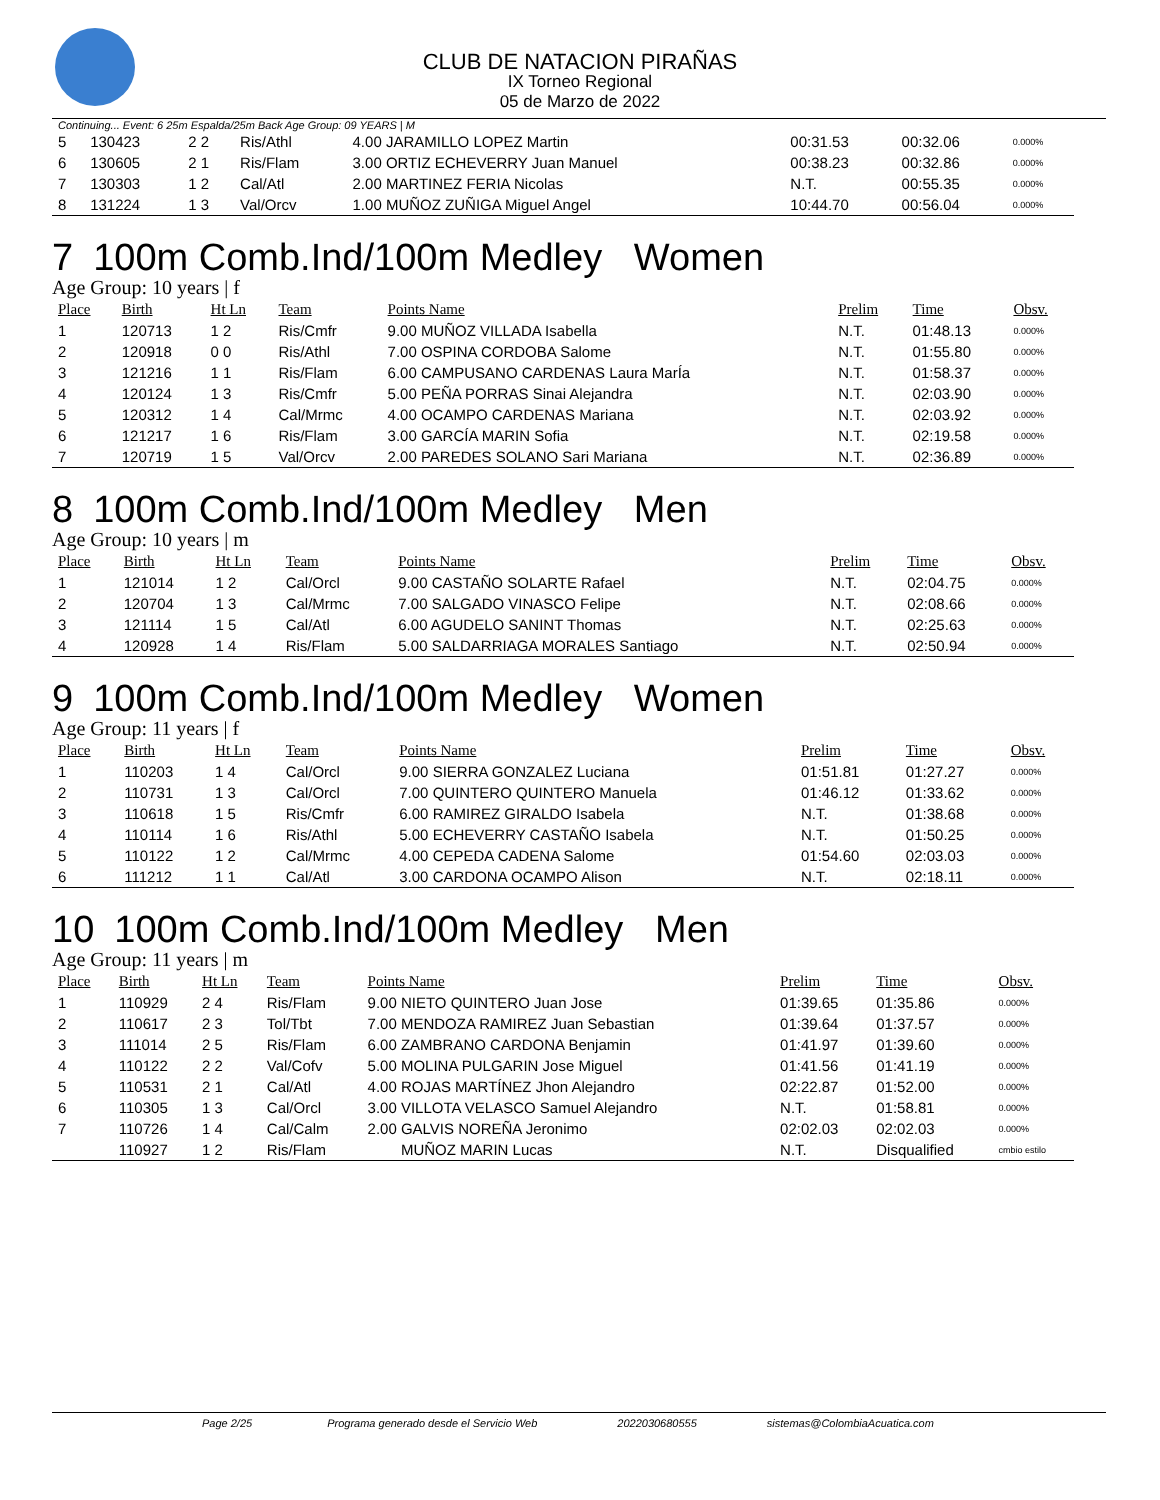CLUB DE NATACION PIRAÑAS
IX Torneo Regional
05 de Marzo de 2022
Continuing... Event: 6 25m Espalda/25m Back Age Group: 09 YEARS | M
| 5 | 130423 | 2 2 | Ris/Athl | 4.00 JARAMILLO LOPEZ Martin | 00:31.53 | 00:32.06 | 0.000% |
| 6 | 130605 | 2 1 | Ris/Flam | 3.00 ORTIZ ECHEVERRY Juan Manuel | 00:38.23 | 00:32.86 | 0.000% |
| 7 | 130303 | 1 2 | Cal/Atl | 2.00 MARTINEZ FERIA Nicolas | N.T. | 00:55.35 | 0.000% |
| 8 | 131224 | 1 3 | Val/Orcv | 1.00 MUÑOZ ZUÑIGA Miguel Angel | 10:44.70 | 00:56.04 | 0.000% |
7 100m Comb.Ind/100m Medley Women
Age Group: 10 years | f
| Place | Birth | Ht Ln | Team | Points Name | Prelim | Time | Obsv. |
| --- | --- | --- | --- | --- | --- | --- | --- |
| 1 | 120713 | 1 2 | Ris/Cmfr | 9.00 MUÑOZ VILLADA Isabella | N.T. | 01:48.13 | 0.000% |
| 2 | 120918 | 0 0 | Ris/Athl | 7.00 OSPINA CORDOBA Salome | N.T. | 01:55.80 | 0.000% |
| 3 | 121216 | 1 1 | Ris/Flam | 6.00 CAMPUSANO CARDENAS Laura MarÍa | N.T. | 01:58.37 | 0.000% |
| 4 | 120124 | 1 3 | Ris/Cmfr | 5.00 PEÑA PORRAS Sinai Alejandra | N.T. | 02:03.90 | 0.000% |
| 5 | 120312 | 1 4 | Cal/Mrmc | 4.00 OCAMPO CARDENAS Mariana | N.T. | 02:03.92 | 0.000% |
| 6 | 121217 | 1 6 | Ris/Flam | 3.00 GARCÍA MARIN Sofia | N.T. | 02:19.58 | 0.000% |
| 7 | 120719 | 1 5 | Val/Orcv | 2.00 PAREDES SOLANO Sari Mariana | N.T. | 02:36.89 | 0.000% |
8 100m Comb.Ind/100m Medley Men
Age Group: 10 years | m
| Place | Birth | Ht Ln | Team | Points Name | Prelim | Time | Obsv. |
| --- | --- | --- | --- | --- | --- | --- | --- |
| 1 | 121014 | 1 2 | Cal/Orcl | 9.00 CASTAÑO SOLARTE Rafael | N.T. | 02:04.75 | 0.000% |
| 2 | 120704 | 1 3 | Cal/Mrmc | 7.00 SALGADO VINASCO Felipe | N.T. | 02:08.66 | 0.000% |
| 3 | 121114 | 1 5 | Cal/Atl | 6.00 AGUDELO SANINT Thomas | N.T. | 02:25.63 | 0.000% |
| 4 | 120928 | 1 4 | Ris/Flam | 5.00 SALDARRIAGA MORALES Santiago | N.T. | 02:50.94 | 0.000% |
9 100m Comb.Ind/100m Medley Women
Age Group: 11 years | f
| Place | Birth | Ht Ln | Team | Points Name | Prelim | Time | Obsv. |
| --- | --- | --- | --- | --- | --- | --- | --- |
| 1 | 110203 | 1 4 | Cal/Orcl | 9.00 SIERRA GONZALEZ Luciana | 01:51.81 | 01:27.27 | 0.000% |
| 2 | 110731 | 1 3 | Cal/Orcl | 7.00 QUINTERO QUINTERO Manuela | 01:46.12 | 01:33.62 | 0.000% |
| 3 | 110618 | 1 5 | Ris/Cmfr | 6.00 RAMIREZ GIRALDO Isabela | N.T. | 01:38.68 | 0.000% |
| 4 | 110114 | 1 6 | Ris/Athl | 5.00 ECHEVERRY CASTAÑO Isabela | N.T. | 01:50.25 | 0.000% |
| 5 | 110122 | 1 2 | Cal/Mrmc | 4.00 CEPEDA CADENA Salome | 01:54.60 | 02:03.03 | 0.000% |
| 6 | 111212 | 1 1 | Cal/Atl | 3.00 CARDONA OCAMPO Alison | N.T. | 02:18.11 | 0.000% |
10 100m Comb.Ind/100m Medley Men
Age Group: 11 years | m
| Place | Birth | Ht Ln | Team | Points Name | Prelim | Time | Obsv. |
| --- | --- | --- | --- | --- | --- | --- | --- |
| 1 | 110929 | 2 4 | Ris/Flam | 9.00 NIETO QUINTERO Juan Jose | 01:39.65 | 01:35.86 | 0.000% |
| 2 | 110617 | 2 3 | Tol/Tbt | 7.00 MENDOZA RAMIREZ Juan Sebastian | 01:39.64 | 01:37.57 | 0.000% |
| 3 | 111014 | 2 5 | Ris/Flam | 6.00 ZAMBRANO CARDONA Benjamin | 01:41.97 | 01:39.60 | 0.000% |
| 4 | 110122 | 2 2 | Val/Cofv | 5.00 MOLINA PULGARIN Jose Miguel | 01:41.56 | 01:41.19 | 0.000% |
| 5 | 110531 | 2 1 | Cal/Atl | 4.00 ROJAS MARTÍNEZ Jhon Alejandro | 02:22.87 | 01:52.00 | 0.000% |
| 6 | 110305 | 1 3 | Cal/Orcl | 3.00 VILLOTA VELASCO Samuel Alejandro | N.T. | 01:58.81 | 0.000% |
| 7 | 110726 | 1 4 | Cal/Calm | 2.00 GALVIS NOREÑA Jeronimo | 02:02.03 | 02:02.03 | 0.000% |
| | 110927 | 1 2 | Ris/Flam | MUÑOZ MARIN Lucas | N.T. | Disqualified | cmbio estilo |
Page 2/25 Programa generado desde el Servicio Web 2022030680555 sistemas@ColombiaAcuatica.com